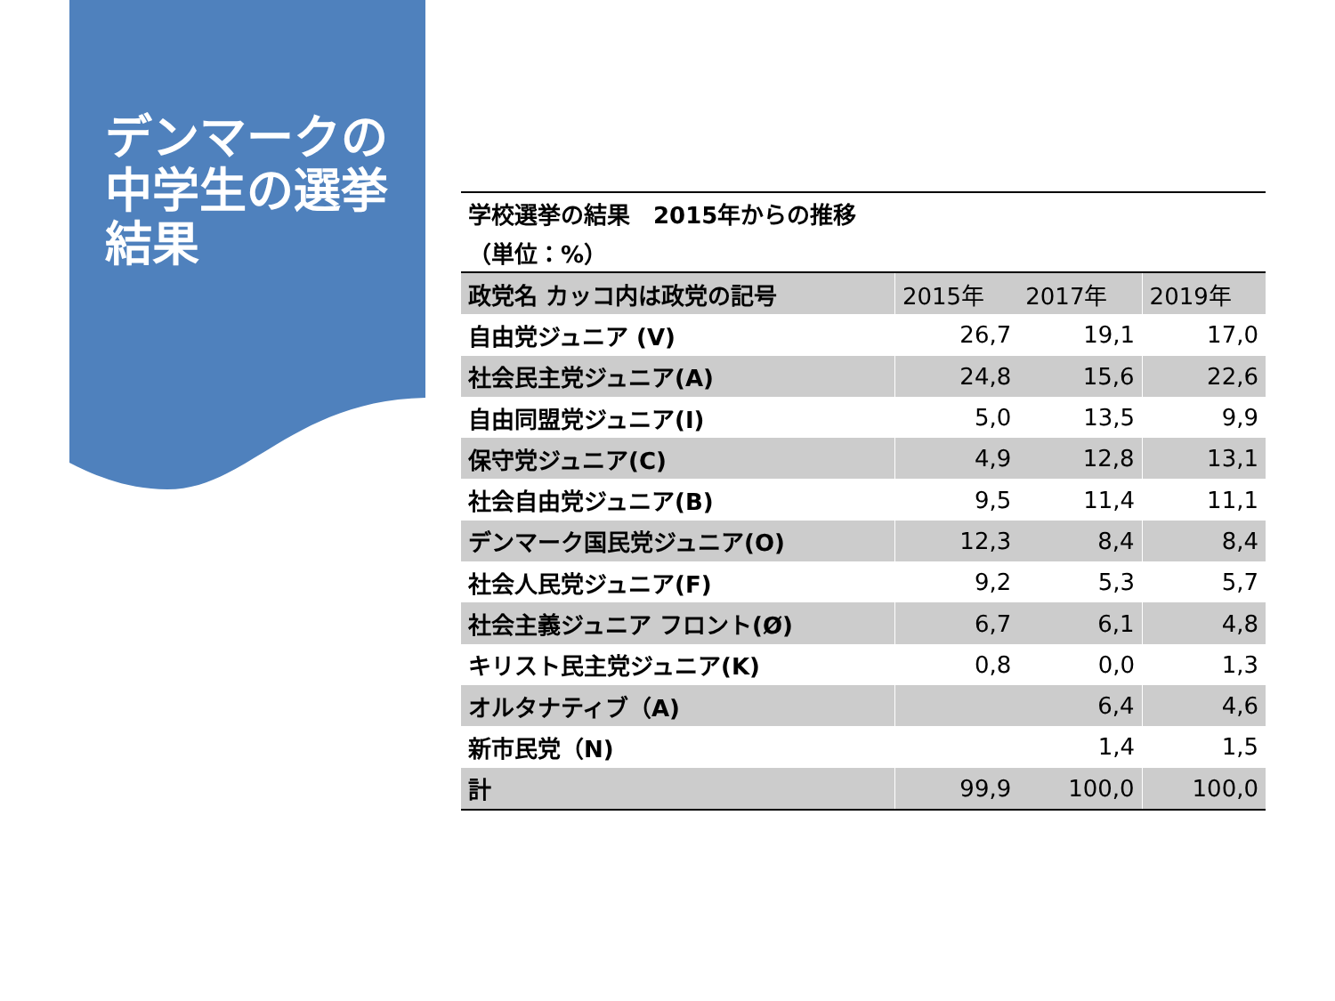デンマークの中学生の選挙結果
| 学校選挙の結果 2015年からの推移 | | | |
| （単位：%） | | | |
| 政党名 カッコ内は政党の記号 | 2015年 | 2017年 | 2019年 |
| 自由党ジュニア (V) | 26,7 | 19,1 | 17,0 |
| 社会民主党ジュニア(A) | 24,8 | 15,6 | 22,6 |
| 自由同盟党ジュニア(I) | 5,0 | 13,5 | 9,9 |
| 保守党ジュニア(C) | 4,9 | 12,8 | 13,1 |
| 社会自由党ジュニア(B) | 9,5 | 11,4 | 11,1 |
| デンマーク国民党ジュニア(O) | 12,3 | 8,4 | 8,4 |
| 社会人民党ジュニア(F) | 9,2 | 5,3 | 5,7 |
| 社会主義ジュニア フロント(Ø) | 6,7 | 6,1 | 4,8 |
| キリスト民主党ジュニア(K) | 0,8 | 0,0 | 1,3 |
| オルタナティブ（A) | | 6,4 | 4,6 |
| 新市民党（N) | | 1,4 | 1,5 |
| 計 | 99,9 | 100,0 | 100,0 |